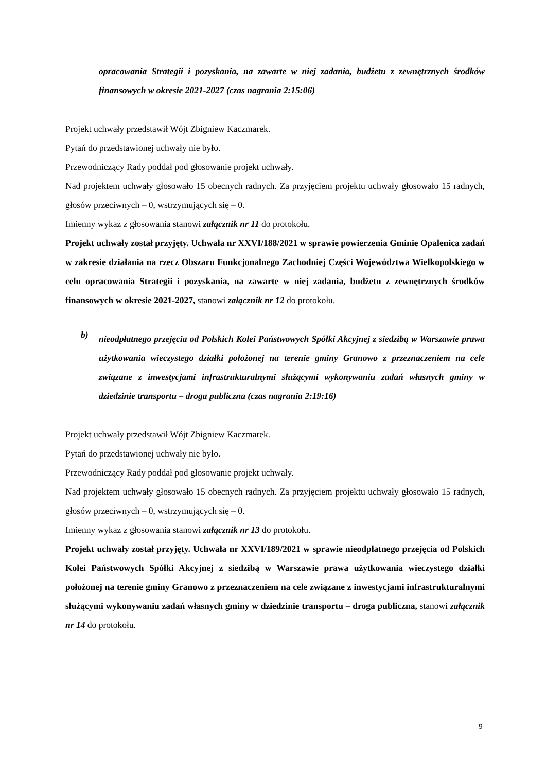opracowania Strategii i pozyskania, na zawarte w niej zadania, budżetu z zewnętrznych środków finansowych w okresie 2021-2027 (czas nagrania 2:15:06)
Projekt uchwały przedstawił Wójt Zbigniew Kaczmarek.
Pytań do przedstawionej uchwały nie było.
Przewodniczący Rady poddał pod głosowanie projekt uchwały.
Nad projektem uchwały głosowało 15 obecnych radnych. Za przyjęciem projektu uchwały głosowało 15 radnych, głosów przeciwnych – 0, wstrzymujących się – 0.
Imienny wykaz z głosowania stanowi załącznik nr 11 do protokołu.
Projekt uchwały został przyjęty. Uchwała nr XXVI/188/2021 w sprawie powierzenia Gminie Opalenica zadań w zakresie działania na rzecz Obszaru Funkcjonalnego Zachodniej Części Województwa Wielkopolskiego w celu opracowania Strategii i pozyskania, na zawarte w niej zadania, budżetu z zewnętrznych środków finansowych w okresie 2021-2027, stanowi załącznik nr 12 do protokołu.
b)
nieodpłatnego przejęcia od Polskich Kolei Państwowych Spółki Akcyjnej z siedzibą w Warszawie prawa użytkowania wieczystego działki położonej na terenie gminy Granowo z przeznaczeniem na cele związane z inwestycjami infrastrukturalnymi służącymi wykonywaniu zadań własnych gminy w dziedzinie transportu – droga publiczna (czas nagrania 2:19:16)
Projekt uchwały przedstawił Wójt Zbigniew Kaczmarek.
Pytań do przedstawionej uchwały nie było.
Przewodniczący Rady poddał pod głosowanie projekt uchwały.
Nad projektem uchwały głosowało 15 obecnych radnych. Za przyjęciem projektu uchwały głosowało 15 radnych, głosów przeciwnych – 0, wstrzymujących się – 0.
Imienny wykaz z głosowania stanowi załącznik nr 13 do protokołu.
Projekt uchwały został przyjęty. Uchwała nr XXVI/189/2021 w sprawie nieodpłatnego przejęcia od Polskich Kolei Państwowych Spółki Akcyjnej z siedzibą w Warszawie prawa użytkowania wieczystego działki położonej na terenie gminy Granowo z przeznaczeniem na cele związane z inwestycjami infrastrukturalnymi służącymi wykonywaniu zadań własnych gminy w dziedzinie transportu – droga publiczna, stanowi załącznik nr 14 do protokołu.
9